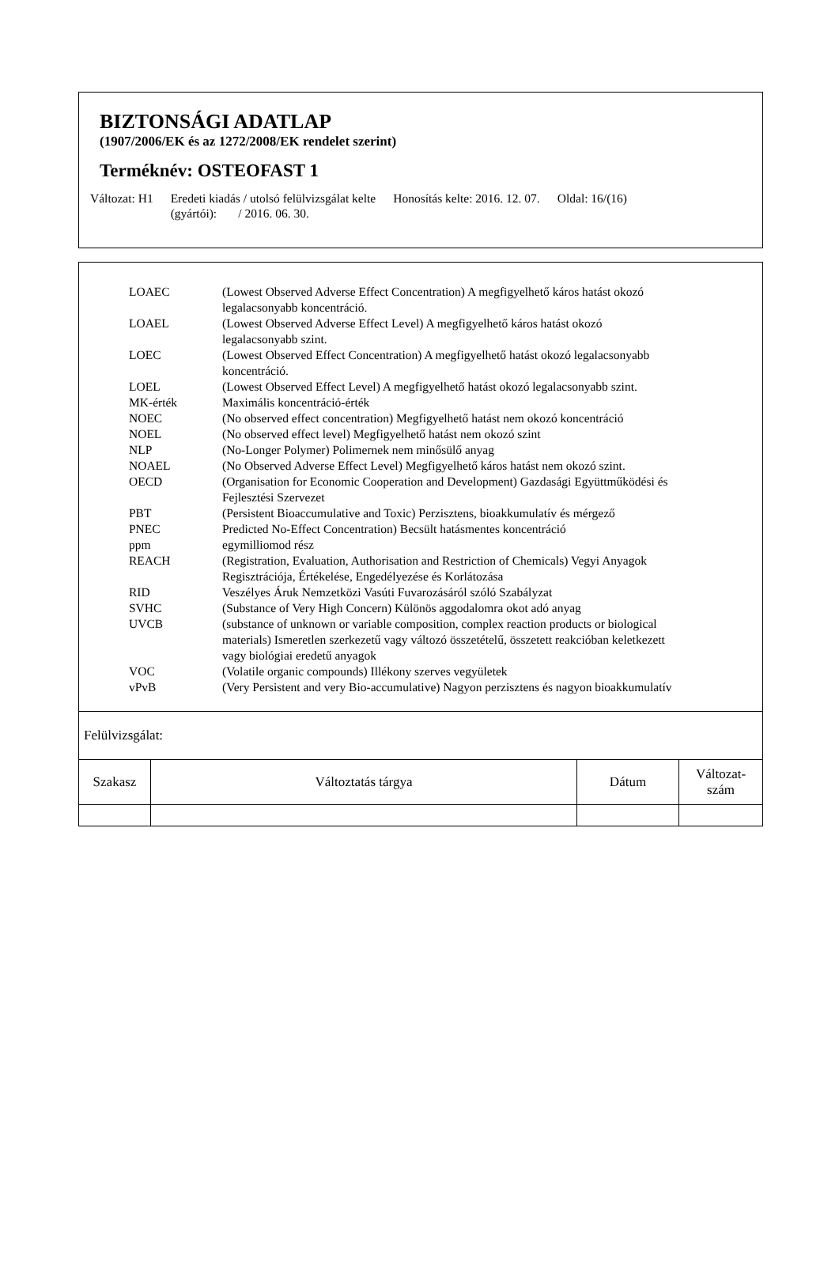BIZTONSÁGI ADATLAP
(1907/2006/EK és az 1272/2008/EK rendelet szerint)
Terméknév: OSTEOFAST 1
Változat: H1 Eredeti kiadás / utolsó felülvizsgálat kelte
(gyártói): / 2016. 06. 30.
Honosítás kelte: 2016. 12. 07. Oldal: 16/(16)
| LOAEC | (Lowest Observed Adverse Effect Concentration) A megfigyelhető káros hatást okozó legalacsonyabb koncentráció. |
| LOAEL | (Lowest Observed Adverse Effect Level) A megfigyelhető káros hatást okozó legalacsonyabb szint. |
| LOEC | (Lowest Observed Effect Concentration) A megfigyelhető hatást okozó legalacsonyabb koncentráció. |
| LOEL | (Lowest Observed Effect Level) A megfigyelhető hatást okozó legalacsonyabb szint. |
| MK-érték | Maximális koncentráció-érték |
| NOEC | (No observed effect concentration) Megfigyelhető hatást nem okozó koncentráció |
| NOEL | (No observed effect level) Megfigyelhető hatást nem okozó szint |
| NLP | (No-Longer Polymer) Polimernek nem minősülő anyag |
| NOAEL | (No Observed Adverse Effect Level) Megfigyelhető káros hatást nem okozó szint. |
| OECD | (Organisation for Economic Cooperation and Development) Gazdasági Együttműködési és Fejlesztési Szervezet |
| PBT | (Persistent Bioaccumulative and Toxic) Perzisztens, bioakkumulatív és mérgező |
| PNEC | Predicted No-Effect Concentration) Becsült hatásmentes koncentráció |
| ppm | egymilliomod rész |
| REACH | (Registration, Evaluation, Authorisation and Restriction of Chemicals) Vegyi Anyagok Regisztrációja, Értékelése, Engedélyezése és Korlátozása |
| RID | Veszélyes Áruk Nemzetközi Vasúti Fuvarozásáról szóló Szabályzat |
| SVHC | (Substance of Very High Concern) Különös aggodalomra okot adó anyag |
| UVCB | (substance of unknown or variable composition, complex reaction products or biological materials) Ismeretlen szerkezetű vagy változó összetételű, összetett reakcióban keletkezett vagy biológiai eredetű anyagok |
| VOC | (Volatile organic compounds) Illékony szerves vegyületek |
| vPvB | (Very Persistent and very Bio-accumulative) Nagyon perzisztens és nagyon bioakkumulatív |
Felülvizsgálat:
| Szakasz | Változtatás tárgya | Dátum | Változat- szám |
| --- | --- | --- | --- |